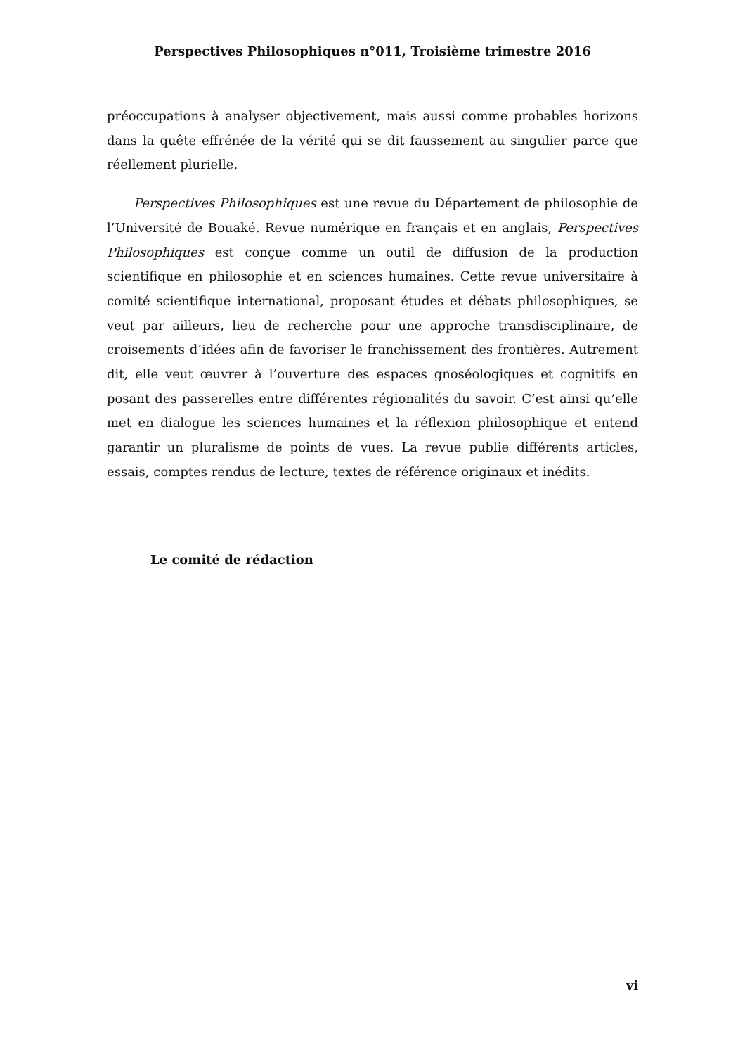Perspectives Philosophiques n°011, Troisième trimestre 2016
préoccupations à analyser objectivement, mais aussi comme probables horizons dans la quête effrénée de la vérité qui se dit faussement au singulier parce que réellement plurielle.
Perspectives Philosophiques est une revue du Département de philosophie de l’Université de Bouaké. Revue numérique en français et en anglais, Perspectives Philosophiques est conçue comme un outil de diffusion de la production scientifique en philosophie et en sciences humaines. Cette revue universitaire à comité scientifique international, proposant études et débats philosophiques, se veut par ailleurs, lieu de recherche pour une approche transdisciplinaire, de croisements d’idées afin de favoriser le franchissement des frontières. Autrement dit, elle veut œuvrer à l’ouverture des espaces gnoséologiques et cognitifs en posant des passerelles entre différentes régionalités du savoir. C’est ainsi qu’elle met en dialogue les sciences humaines et la réflexion philosophique et entend garantir un pluralisme de points de vues. La revue publie différents articles, essais, comptes rendus de lecture, textes de référence originaux et inédits.
Le comité de rédaction
vi